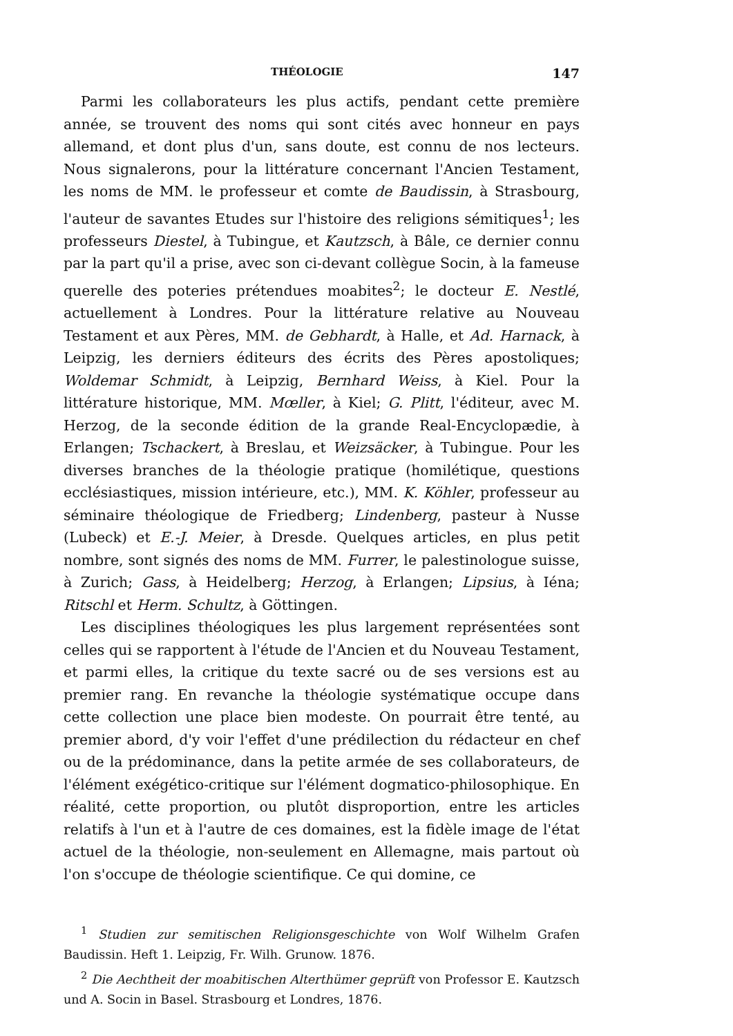THÉOLOGIE 147
Parmi les collaborateurs les plus actifs, pendant cette première année, se trouvent des noms qui sont cités avec honneur en pays allemand, et dont plus d'un, sans doute, est connu de nos lecteurs. Nous signalerons, pour la littérature concernant l'Ancien Testament, les noms de MM. le professeur et comte de Baudissin, à Strasbourg, l'auteur de savantes Etudes sur l'histoire des religions sémitiques<sup>1</sup>; les professeurs Diestel, à Tubingue, et Kautzsch, à Bâle, ce dernier connu par la part qu'il a prise, avec son ci-devant collègue Socin, à la fameuse querelle des poteries prétendues moabites<sup>2</sup>; le docteur E. Nestlé, actuellement à Londres. Pour la littérature relative au Nouveau Testament et aux Pères, MM. de Gebhardt, à Halle, et Ad. Harnack, à Leipzig, les derniers éditeurs des écrits des Pères apostoliques; Woldemar Schmidt, à Leipzig, Bernhard Weiss, à Kiel. Pour la littérature historique, MM. Mœller, à Kiel; G. Plitt, l'éditeur, avec M. Herzog, de la seconde édition de la grande Real-Encyclopædie, à Erlangen; Tschackert, à Breslau, et Weizsäcker, à Tubingue. Pour les diverses branches de la théologie pratique (homilétique, questions ecclésiastiques, mission intérieure, etc.), MM. K. Köhler, professeur au séminaire théologique de Friedberg; Lindenberg, pasteur à Nusse (Lubeck) et E.-J. Meier, à Dresde. Quelques articles, en plus petit nombre, sont signés des noms de MM. Furrer, le palestinologue suisse, à Zurich; Gass, à Heidelberg; Herzog, à Erlangen; Lipsius, à Iéna; Ritschl et Herm. Schultz, à Göttingen.
Les disciplines théologiques les plus largement représentées sont celles qui se rapportent à l'étude de l'Ancien et du Nouveau Testament, et parmi elles, la critique du texte sacré ou de ses versions est au premier rang. En revanche la théologie systématique occupe dans cette collection une place bien modeste. On pourrait être tenté, au premier abord, d'y voir l'effet d'une prédilection du rédacteur en chef ou de la prédominance, dans la petite armée de ses collaborateurs, de l'élément exégético-critique sur l'élément dogmatico-philosophique. En réalité, cette proportion, ou plutôt disproportion, entre les articles relatifs à l'un et à l'autre de ces domaines, est la fidèle image de l'état actuel de la théologie, non-seulement en Allemagne, mais partout où l'on s'occupe de théologie scientifique. Ce qui domine, ce
<sup>1</sup> Studien zur semitischen Religionsgeschichte von Wolf Wilhelm Grafen Baudissin. Heft 1. Leipzig, Fr. Wilh. Grunow. 1876.
<sup>2</sup> Die Aechtheit der moabitischen Alterthümer geprüft von Professor E. Kautzsch und A. Socin in Basel. Strasbourg et Londres, 1876.